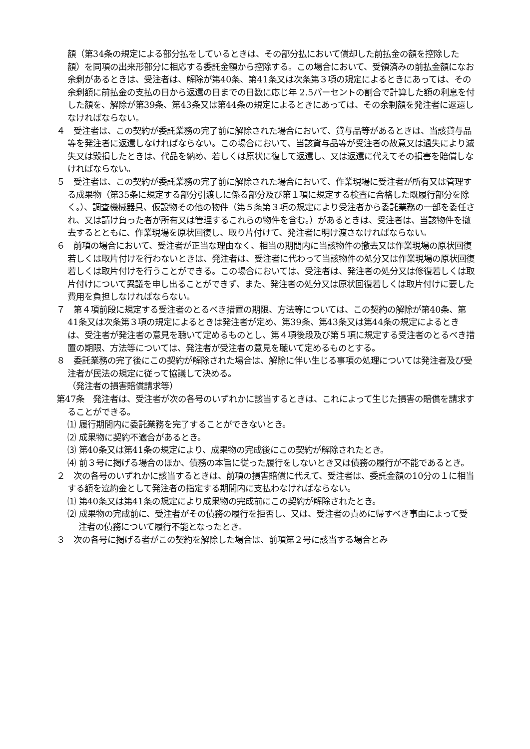額（第34条の規定による部分払をしているときは、その部分払において償却した前払金の額を控除した額）を同項の出来形部分に相応する委託金額から控除する。この場合において、受領済みの前払金額になお余剰があるときは、受注者は、解除が第40条、第41条又は次条第３項の規定によるときにあっては、その余剰額に前払金の支払の日から返還の日までの日数に応じ年 2.5パーセントの割合で計算した額の利息を付した額を、解除が第39条、第43条又は第44条の規定によるときにあっては、その余剰額を発注者に返還しなければならない。
４　受注者は、この契約が委託業務の完了前に解除された場合において、貸与品等があるときは、当該貸与品等を発注者に返還しなければならない。この場合において、当該貸与品等が受注者の故意又は過失により滅失又は毀損したときは、代品を納め、若しくは原状に復して返還し、又は返還に代えてその損害を賠償しなければならない。
５　受注者は、この契約が委託業務の完了前に解除された場合において、作業現場に受注者が所有又は管理する成果物（第35条に規定する部分引渡しに係る部分及び第１項に規定する検査に合格した既履行部分を除く。）、調査機械器具、仮設物その他の物件（第５条第３項の規定により受注者から委託業務の一部を委任され、又は請け負った者が所有又は管理するこれらの物件を含む。）があるときは、受注者は、当該物件を撤去するとともに、作業現場を原状回復し、取り片付けて、発注者に明け渡さなければならない。
６　前項の場合において、受注者が正当な理由なく、相当の期間内に当該物件の撤去又は作業現場の原状回復若しくは取片付けを行わないときは、発注者は、受注者に代わって当該物件の処分又は作業現場の原状回復若しくは取片付けを行うことができる。この場合においては、受注者は、発注者の処分又は修復若しくは取片付けについて異議を申し出ることができず、また、発注者の処分又は原状回復若しくは取片付けに要した費用を負担しなければならない。
７　第４項前段に規定する受注者のとるべき措置の期限、方法等については、この契約の解除が第40条、第41条又は次条第３項の規定によるときは発注者が定め、第39条、第43条又は第44条の規定によるときは、受注者が発注者の意見を聴いて定めるものとし、第４項後段及び第５項に規定する受注者のとるべき措置の期限、方法等については、発注者が受注者の意見を聴いて定めるものとする。
８　委託業務の完了後にこの契約が解除された場合は、解除に伴い生じる事項の処理については発注者及び受注者が民法の規定に従って協議して決める。
（発注者の損害賠償請求等）
第47条　発注者は、受注者が次の各号のいずれかに該当するときは、これによって生じた損害の賠償を請求することができる。
⑴ 履行期間内に委託業務を完了することができないとき。
⑵ 成果物に契約不適合があるとき。
⑶ 第40条又は第41条の規定により、成果物の完成後にこの契約が解除されたとき。
⑷ 前３号に掲げる場合のほか、債務の本旨に従った履行をしないとき又は債務の履行が不能であるとき。
２　次の各号のいずれかに該当するときは、前項の損害賠償に代えて、受注者は、委託金額の10分の１に相当する額を違約金として発注者の指定する期間内に支払わなければならない。
⑴ 第40条又は第41条の規定により成果物の完成前にこの契約が解除されたとき。
⑵ 成果物の完成前に、受注者がその債務の履行を拒否し、又は、受注者の責めに帰すべき事由によって受注者の債務について履行不能となったとき。
３　次の各号に掲げる者がこの契約を解除した場合は、前項第２号に該当する場合とみ